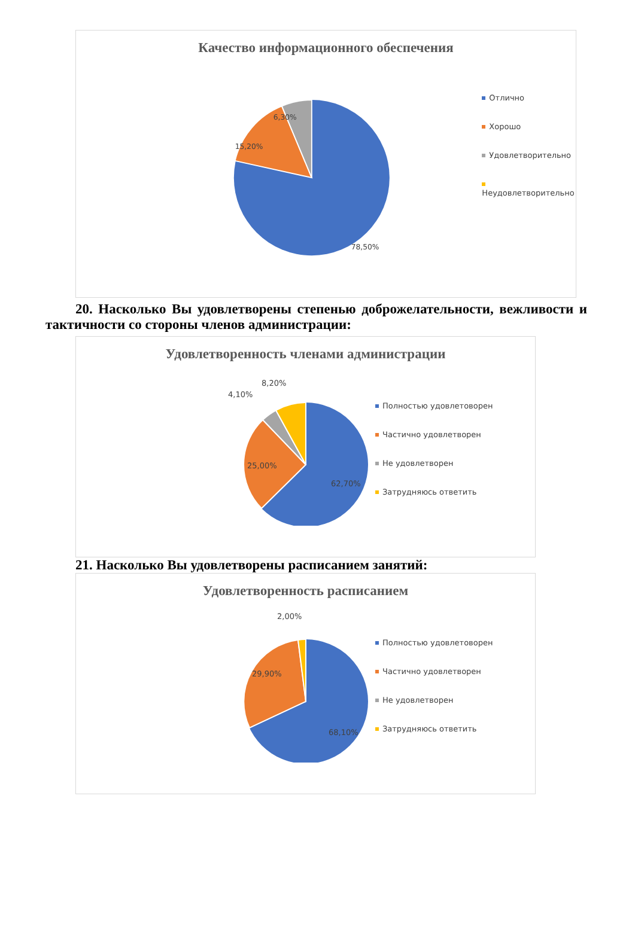Качество информационного обеспечения
15,20%
6,30%
78,50%
Отлично
Хорошо
Удовлетворительно
Неудовлетворительно
20. Насколько Вы удовлетворены степенью доброжелательности, вежливости и тактичности со стороны членов администрации:
Удовлетворенность членами администрации
8,20%
4,10%
25,00%
62,70%
Полностью удовлетоворен
Частично удовлетворен
Не удовлетворен
Затрудняюсь ответить
21. Насколько Вы удовлетворены расписанием занятий:
Удовлетворенность расписанием
2,00%
29,90%
68,10%
Полностью удовлетоворен
Частично удовлетворен
Не удовлетворен
Затрудняюсь ответить